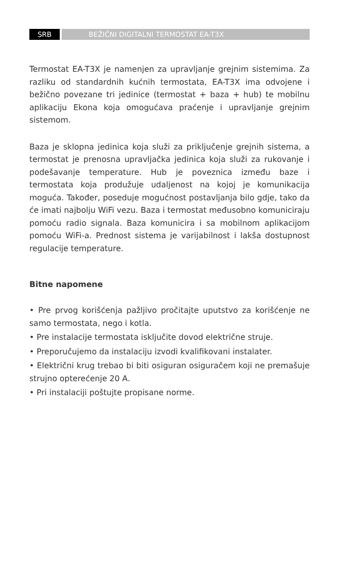SRB BEŽIČNI DIGITALNI TERMOSTAT EA-T3X
Termostat EA-T3X je namenjen za upravljanje grejnim sistemima. Za razliku od standardnih kućnih termostata, EA-T3X ima odvojene i bežično povezane tri jedinice (termostat + baza + hub) te mobilnu aplikaciju Ekona koja omogućava praćenje i upravljanje grejnim sistemom.
Baza je sklopna jedinica koja služi za priključenje grejnih sistema, a termostat je prenosna upravljačka jedinica koja služi za rukovanje i podešavanje temperature. Hub je poveznica između baze i termostata koja produžuje udaljenost na kojoj je komunikacija moguća. Također, poseduje mogućnost postavljanja bilo gdje, tako da će imati najbolju WiFi vezu. Baza i termostat međusobno komuniciraju pomoću radio signala. Baza komunicira i sa mobilnom aplikacijom pomoću WiFi-a. Prednost sistema je varijabilnost i lakša dostupnost regulacije temperature.
Bitne napomene
• Pre prvog korišćenja pažljivo pročitajte uputstvo za korišćenje ne samo termostata, nego i kotla.
• Pre instalacije termostata isključite dovod električne struje.
• Preporučujemo da instalaciju izvodi kvalifikovani instalater.
• Električni krug trebao bi biti osiguran osiguračem koji ne premašuje strujno opterećenje 20 A.
• Pri instalaciji poštujte propisane norme.